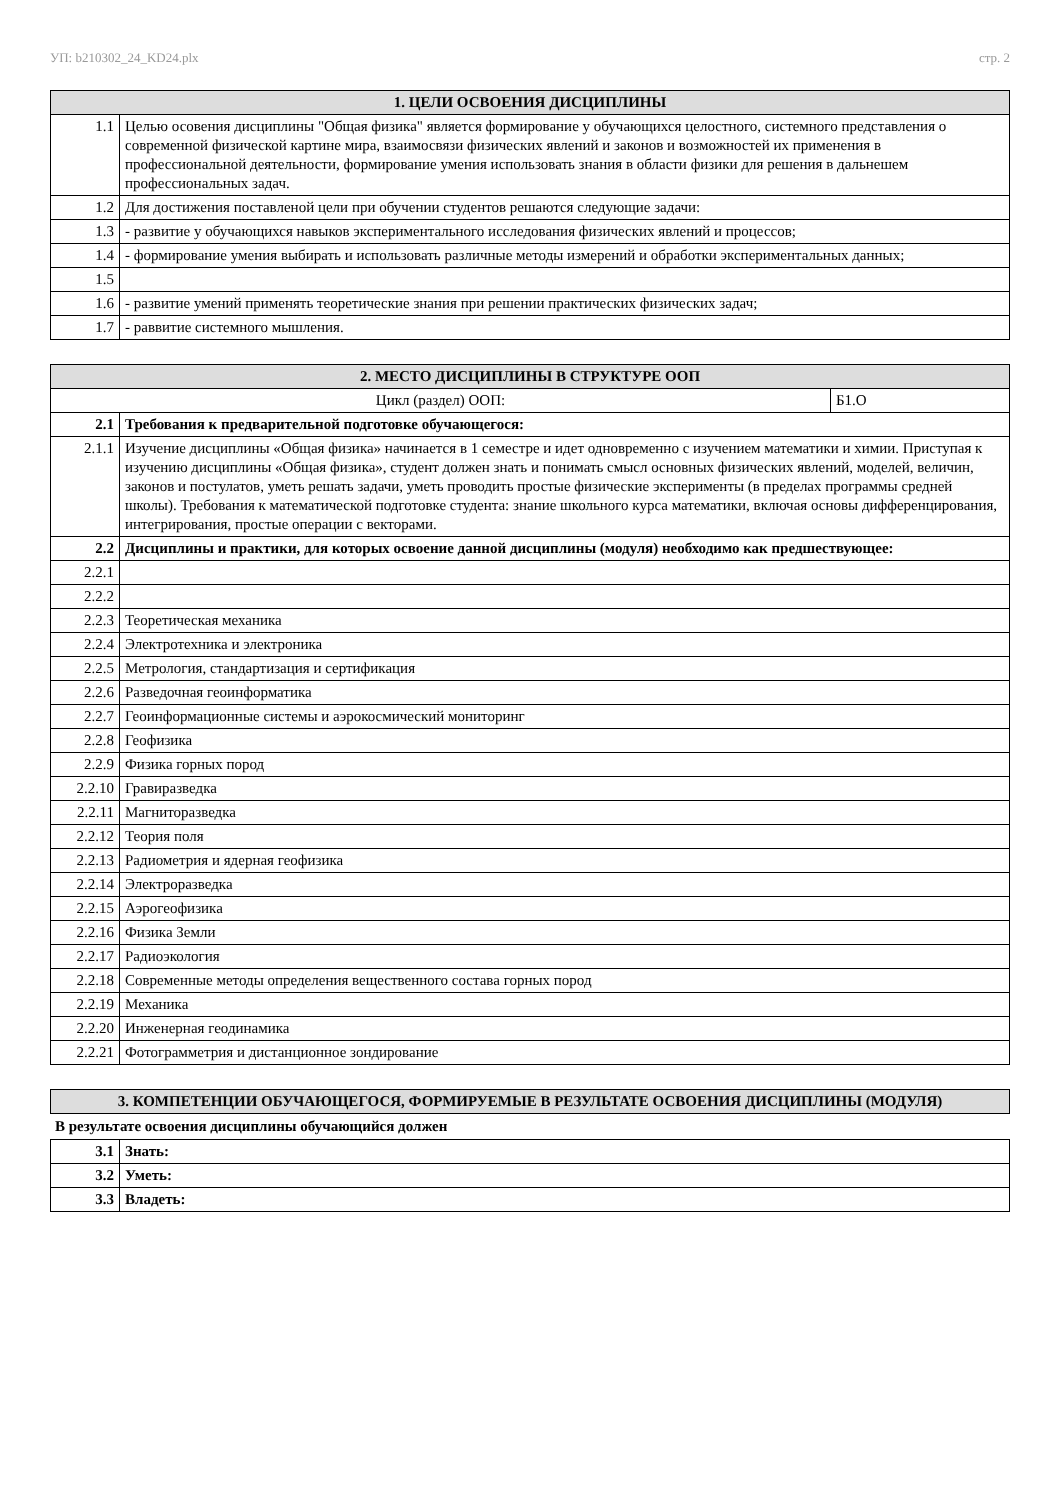УП: b210302_24_KD24.plx стр. 2
| 1. ЦЕЛИ ОСВОЕНИЯ ДИСЦИПЛИНЫ | |
| --- | --- |
| 1.1 | Целью осовения дисциплины "Общая физика" является формирование у обучающихся целостного, системного представления о современной физической картине мира, взаимосвязи физических явлений и законов и возможностей их применения в профессиональной деятельности, формирование умения использовать знания в области физики для решения в дальнешем профессиональных задач. |
| 1.2 | Для достижения поставленой цели при обучении студентов решаются следующие задачи: |
| 1.3 | - развитие у обучающихся навыков экспериментального исследования физических явлений и процессов; |
| 1.4 | - формирование умения выбирать и использовать различные методы измерений и обработки экспериментальных данных; |
| 1.5 | |
| 1.6 | - развитие умений применять теоретические знания при решении практических физических задач; |
| 1.7 | - раввитие системного мышления. |
| 2. МЕСТО ДИСЦИПЛИНЫ В СТРУКТУРЕ ООП | | |
| --- | --- | --- |
| Цикл (раздел) ООП: | | Б1.О |
| 2.1 | Требования к предварительной подготовке обучающегося: | |
| 2.1.1 | Изучение дисциплины «Общая физика» начинается в 1 семестре и идет одновременно с изучением математики и химии. Приступая к изучению дисциплины «Общая физика», студент должен знать и понимать смысл основных физических явлений, моделей, величин, законов и постулатов, уметь решать задачи, уметь проводить простые физические эксперименты (в пределах программы средней школы). Требования к математической подготовке студента: знание школьного курса математики, включая основы дифференцирования, интегрирования, простые операции с векторами. | |
| 2.2 | Дисциплины и практики, для которых освоение данной дисциплины (модуля) необходимо как предшествующее: | |
| 2.2.1 | | |
| 2.2.2 | | |
| 2.2.3 | Теоретическая механика | |
| 2.2.4 | Электротехника и электроника | |
| 2.2.5 | Метрология, стандартизация и сертификация | |
| 2.2.6 | Разведочная геоинформатика | |
| 2.2.7 | Геоинформационные системы и аэрокосмический мониторинг | |
| 2.2.8 | Геофизика | |
| 2.2.9 | Физика горных пород | |
| 2.2.10 | Гравиразведка | |
| 2.2.11 | Магниторазведка | |
| 2.2.12 | Теория поля | |
| 2.2.13 | Радиометрия и ядерная геофизика | |
| 2.2.14 | Электроразведка | |
| 2.2.15 | Аэрогеофизика | |
| 2.2.16 | Физика Земли | |
| 2.2.17 | Радиоэкология | |
| 2.2.18 | Современные методы определения вещественного состава горных пород | |
| 2.2.19 | Механика | |
| 2.2.20 | Инженерная геодинамика | |
| 2.2.21 | Фотограмметрия и дистанционное зондирование | |
| 3. КОМПЕТЕНЦИИ ОБУЧАЮЩЕГОСЯ, ФОРМИРУЕМЫЕ В РЕЗУЛЬТАТЕ ОСВОЕНИЯ ДИСЦИПЛИНЫ (МОДУЛЯ) |
| --- |
В результате освоения дисциплины обучающийся должен
| 3.1 | Знать: |
| 3.2 | Уметь: |
| 3.3 | Владеть: |